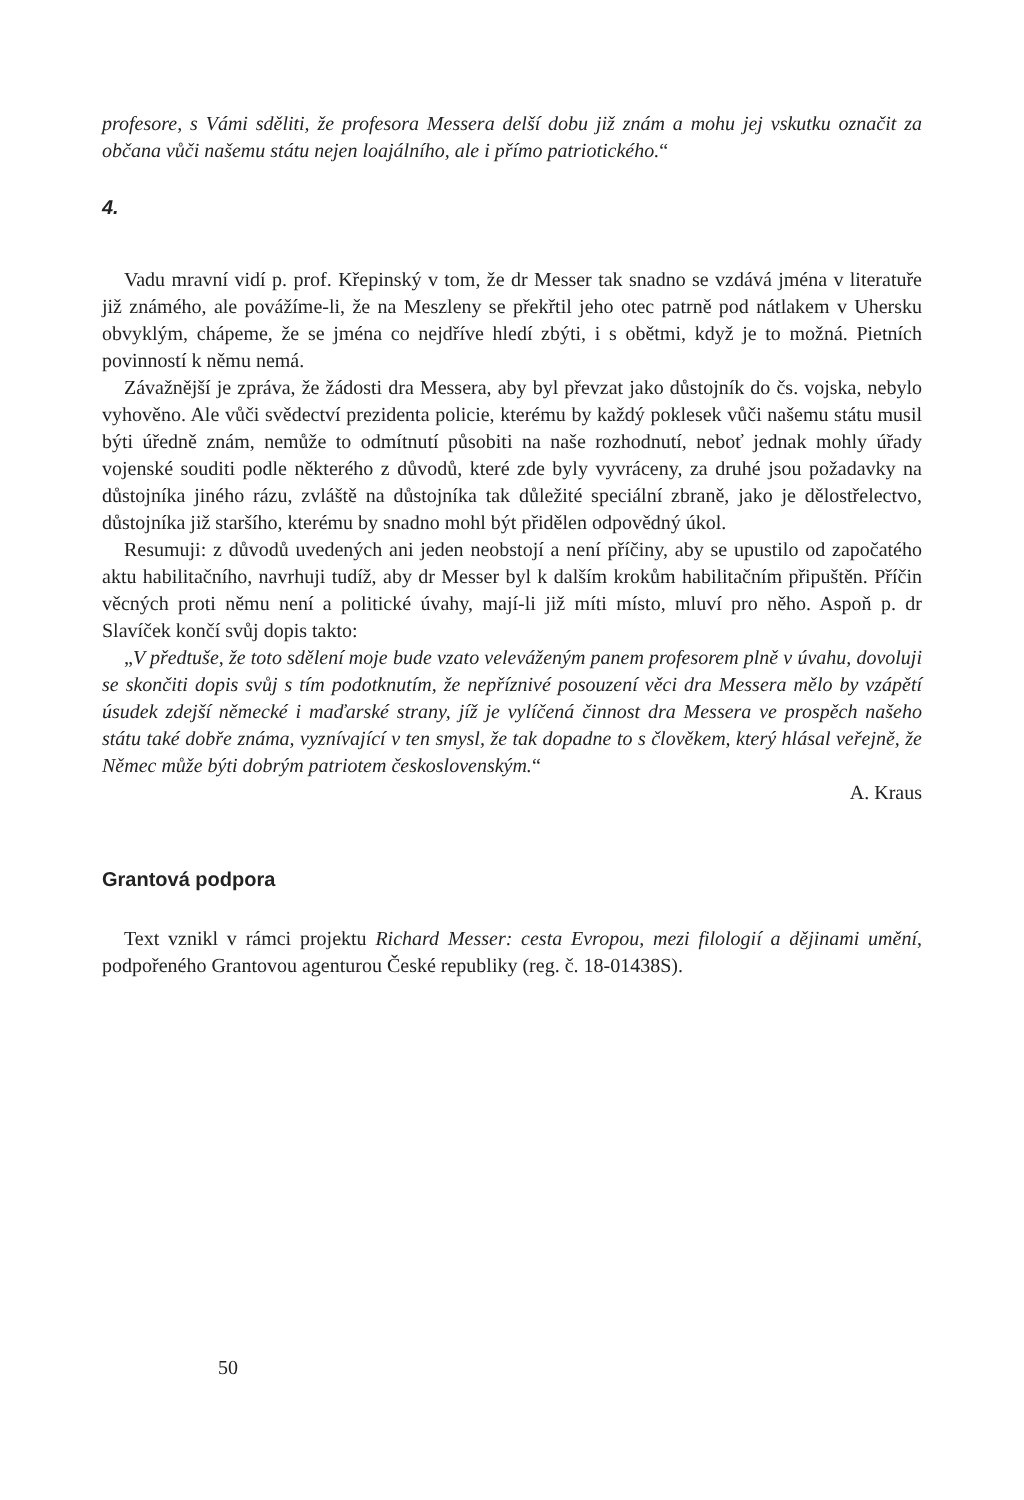profesore, s Vámi sděliti, že profesora Messera delší dobu již znám a mohu jej vskutku označit za občana vůči našemu státu nejen loajálního, ale i přímo patriotického.“
4.
Vadu mravní vidí p. prof. Křepinský v tom, že dr Messer tak snadno se vzdává jména v literatuře již známého, ale povážíme-li, že na Meszleny se překřtil jeho otec patrně pod nátlakem v Uhersku obvyklým, chápeme, že se jména co nejdříve hledí zbýti, i s obětmi, když je to možná. Pietních povinností k němu nemá.
Závažnější je zpráva, že žádosti dra Messera, aby byl převzat jako důstojník do čs. vojska, nebylo vyhověno. Ale vůči svědectví prezidenta policie, kterému by každý poklesek vůči našemu státu musil býti úředně znám, nemůže to odmítnutí působiti na naše rozhodnutí, neboť jednak mohly úřady vojenské souditi podle některého z důvodů, které zde byly vyvráceny, za druhé jsou požadavky na důstojníka jiného rázu, zvláště na důstojníka tak důležité speciální zbraně, jako je dělostřelectvo, důstojníka již staršího, kterému by snadno mohl být přidělen odpovědný úkol.
Resumuji: z důvodů uvedených ani jeden neobstojí a není příčiny, aby se upustilo od započatého aktu habilitačního, navrhuji tudíž, aby dr Messer byl k dalším krokům habilitačním připuštěn. Příčin věcných proti němu není a politické úvahy, mají-li již míti místo, mluví pro něho. Aspoň p. dr Slavíček končí svůj dopis takto:
„V předtuše, že toto sdělení moje bude vzato veleváženým panem profesorem plně v úvahu, dovoluji se skončiti dopis svůj s tím podotknutím, že nepříznivé posouzení věci dra Messera mělo by vzápětí úsudek zdejší německé i maďarské strany, jíž je vylíčená činnost dra Messera ve prospěch našeho státu také dobře známa, vyznívající v ten smysl, že tak dopadne to s člověkem, který hlásal veřejně, že Němec může býti dobrým patriotem československým.“
A. Kraus
Grantová podpora
Text vznikl v rámci projektu Richard Messer: cesta Evropou, mezi filologií a dějinami umění, podpořeného Grantovou agenturou České republiky (reg. č. 18-01438S).
50